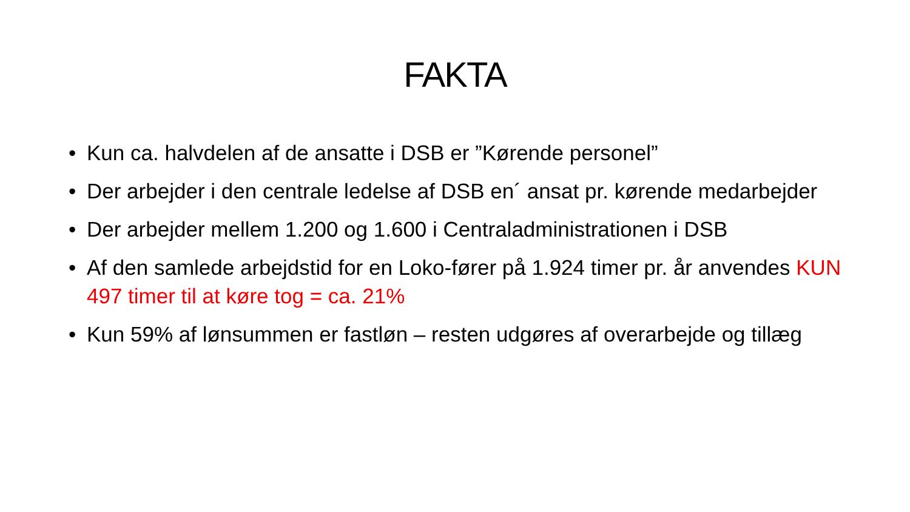FAKTA
• Kun ca. halvdelen af de ansatte i DSB er ”Kørende personel”
• Der arbejder i den centrale ledelse af DSB en´ ansat pr. kørende medarbejder
• Der arbejder mellem 1.200 og 1.600 i Centraladministrationen i DSB
• Af den samlede arbejdstid for en Loko-fører på 1.924 timer pr. år anvendes KUN 497 timer til at køre tog = ca. 21%
• Kun 59% af lønsummen er fastløn – resten udgøres af overarbejde og tillæg